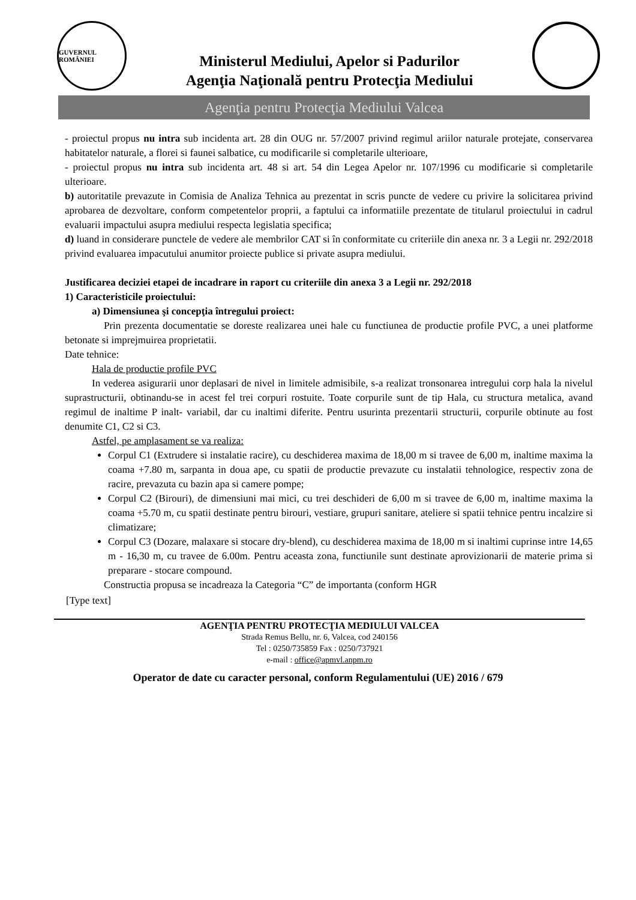GUVERNUL ROMÂNIEI
Ministerul Mediului, Apelor si Padurilor
Agenţia Naţională pentru Protecţia Mediului
Agenţia pentru Protecţia Mediului Valcea
- proiectul propus nu intra sub incidenta art. 28 din OUG nr. 57/2007 privind regimul ariilor naturale protejate, conservarea habitatelor naturale, a florei si faunei salbatice, cu modificarile si completarile ulterioare,
- proiectul propus nu intra sub incidenta art. 48 si art. 54 din Legea Apelor nr. 107/1996 cu modificarie si completarile ulterioare.
b) autoritatile prevazute in Comisia de Analiza Tehnica au prezentat in scris puncte de vedere cu privire la solicitarea privind aprobarea de dezvoltare, conform competentelor proprii, a faptului ca informatiile prezentate de titularul proiectului in cadrul evaluarii impactului asupra mediului respecta legislatia specifica;
d) luand in considerare punctele de vedere ale membrilor CAT si în conformitate cu criteriile din anexa nr. 3 a Legii nr. 292/2018 privind evaluarea impacutului anumitor proiecte publice si private asupra mediului.
Justificarea deciziei etapei de incadrare in raport cu criteriile din anexa 3 a Legii nr. 292/2018
1) Caracteristicile proiectului:
a) Dimensiunea şi concepţia întregului proiect:
Prin prezenta documentatie se doreste realizarea unei hale cu functiunea de productie profile PVC, a unei platforme betonate si imprejmuirea proprietatii.
Date tehnice:
Hala de productie profile PVC
In vederea asigurarii unor deplasari de nivel in limitele admisibile, s-a realizat tronsonarea intregului corp hala la nivelul suprastructurii, obtinandu-se in acest fel trei corpuri rostuite. Toate corpurile sunt de tip Hala, cu structura metalica, avand regimul de inaltime P inalt- variabil, dar cu inaltimi diferite. Pentru usurinta prezentarii structurii, corpurile obtinute au fost denumite C1, C2 si C3.
Astfel, pe amplasament se va realiza:
Corpul C1 (Extrudere si instalatie racire), cu deschiderea maxima de 18,00 m si travee de 6,00 m, inaltime maxima la coama +7.80 m, sarpanta in doua ape, cu spatii de productie prevazute cu instalatii tehnologice, respectiv zona de racire, prevazuta cu bazin apa si camere pompe;
Corpul C2 (Birouri), de dimensiuni mai mici, cu trei deschideri de 6,00 m si travee de 6,00 m, inaltime maxima la coama +5.70 m, cu spatii destinate pentru birouri, vestiare, grupuri sanitare, ateliere si spatii tehnice pentru incalzire si climatizare;
Corpul C3 (Dozare, malaxare si stocare dry-blend), cu deschiderea maxima de 18,00 m si inaltimi cuprinse intre 14,65 m - 16,30 m, cu travee de 6.00m. Pentru aceasta zona, functiunile sunt destinate aprovizionarii de materie prima si preparare - stocare compound.
Constructia propusa se incadreaza la Categoria “C” de importanta (conform HGR
[Type text]
AGENŢIA PENTRU PROTECŢIA MEDIULUI VALCEA
Strada Remus Bellu, nr. 6, Valcea, cod 240156
Tel : 0250/735859 Fax : 0250/737921
e-mail : office@apmvl.anpm.ro
Operator de date cu caracter personal, conform Regulamentului (UE) 2016 / 679